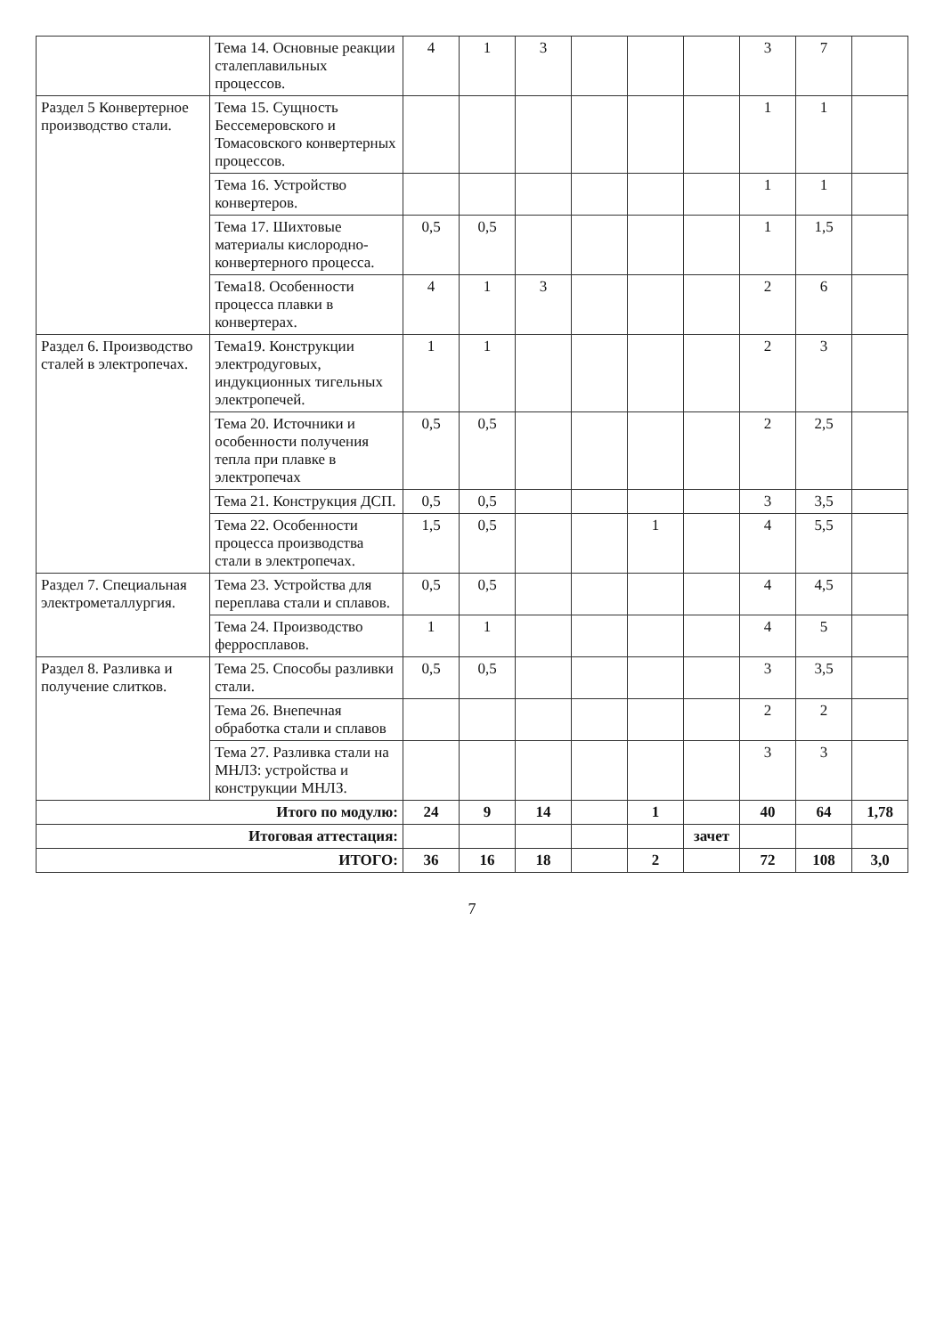| | Тема 14. Основные реакции сталеплавильных процессов. | 4 | 1 | 3 | | | | 3 | 7 | |
| Раздел 5 Конвертерное производство стали. | Тема 15. Сущность Бессемеровского и Томасовского конвертерных процессов. | | | | | | | 1 | 1 | |
| | Тема 16. Устройство конвертеров. | | | | | | | 1 | 1 | |
| | Тема 17. Шихтовые материалы кислородно-конвертерного процесса. | 0,5 | 0,5 | | | | | 1 | 1,5 | |
| | Тема18. Особенности процесса плавки в конвертерах. | 4 | 1 | 3 | | | | 2 | 6 | |
| Раздел 6. Производство сталей в электропечах. | Тема19. Конструкции электродуговых, индукционных тигельных электропечей. | 1 | 1 | | | | | 2 | 3 | |
| | Тема 20. Источники и особенности получения тепла при плавке в электропечах | 0,5 | 0,5 | | | | | 2 | 2,5 | |
| | Тема 21. Конструкция ДСП. | 0,5 | 0,5 | | | | | 3 | 3,5 | |
| | Тема 22. Особенности процесса производства стали в электропечах. | 1,5 | 0,5 | | | 1 | | 4 | 5,5 | |
| Раздел 7. Специальная электрометаллургия. | Тема 23. Устройства для переплава стали и сплавов. | 0,5 | 0,5 | | | | | 4 | 4,5 | |
| | Тема 24. Производство ферросплавов. | 1 | 1 | | | | | 4 | 5 | |
| Раздел 8. Разливка и получение слитков. | Тема 25. Способы разливки стали. | 0,5 | 0,5 | | | | | 3 | 3,5 | |
| | Тема 26. Внепечная обработка стали и сплавов | | | | | | | 2 | 2 | |
| | Тема 27. Разливка стали на МНЛЗ: устройства и конструкции МНЛЗ. | | | | | | | 3 | 3 | |
| Итого по модулю: | | 24 | 9 | 14 | | 1 | | 40 | 64 | 1,78 |
| Итоговая аттестация: | | | | | | | зачет | | | |
| ИТОГО: | | 36 | 16 | 18 | | 2 | | 72 | 108 | 3,0 |
7